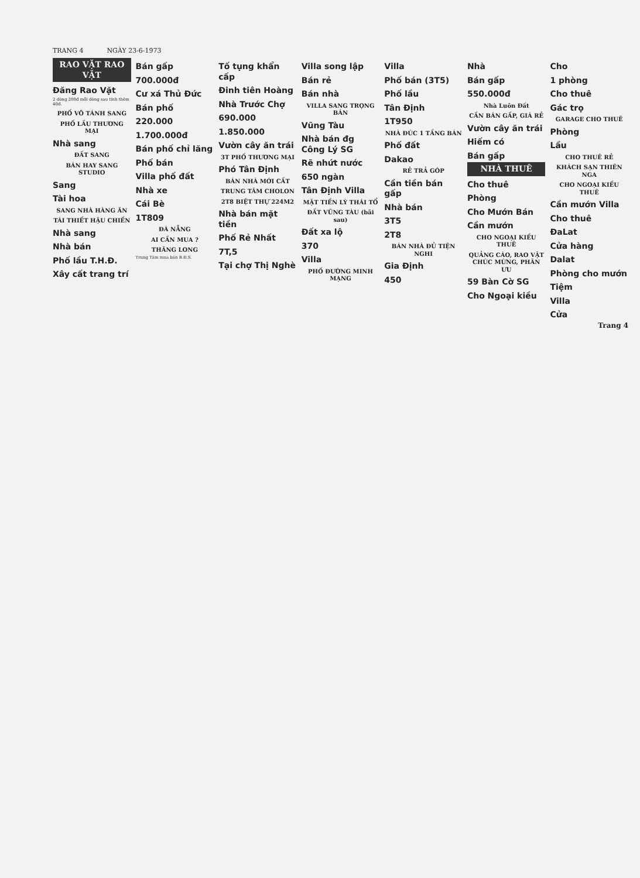TRANG 4 NGÀY 23-6-1973
RAO VẶT RAO VẶT
Đăng Rao Vặt
2 dòng 200đ mỗi dòng sau tính thêm 40đ.
PHỐ VÕ TÁNH SANG
PHỐ LẦU THƯƠNG MẠI
Nhà sang
ĐẤT SANG
BÁN HAY SANG STUDIO
Sang
Tài hoa
SANG NHÀ HÀNG ĂN
TÁI THIẾT HẬU CHIẾN
Nhà sang
Nhà bán
Phố lầu T.H.Đ.
Xây cất trang trí
Bán gấp
700.000đ
Cư xá Thủ Đức
Bán phố
220.000
1.700.000đ
Bán phố chỉ lăng
Phố bán
Villa phố đất
Nhà xe
Cái Bè
1T809
ĐÀ NẴNG
AI CẦN MUA ?
THĂNG LONG
Trung Tâm mua bán B.Đ.S.
Tố tụng khẩn cấp
Đinh tiên Hoàng
Nhà Trước Chợ
690.000
1.850.000
Vườn cây ăn trái
3T PHỐ THƯƠNG MẠI
Phó Tân Định
BÁN NHÀ MỚI CẤT
TRUNG TÂM CHOLON
2T8 BIỆT THỰ 224M2
Nhà bán mặt tiền
Phố Rẻ Nhất
7T,5
Tại chợ Thị Nghè
Villa song lập
Bán rẻ
Bán nhà
VILLA SANG TRỌNG BÁN
Vũng Tàu
Nhà bán đg Công Lý SG
Rẽ nhứt nước
650 ngàn
Tân Định Villa
MẶT TIỀN LÝ THÁI TỔ
ĐẤT VŨNG TÀU (bãi sau)
Đất xa lộ
370
Villa
PHỐ ĐƯỜNG MINH MẠNG
Villa
Phố bán (3T5)
Phố lầu
Tân Định
1T950
NHÀ ĐÚC 1 TẦNG BÁN
Phố đất
Dakao
RẺ TRẢ GÓP
Cần tiền bán gấp
Nhà bán
3T5
2T8
BÁN NHÀ ĐỦ TIỆN NGHI
Gia Định
450
Nhà
Bán gấp
550.000đ
Nhà Luôn Đất
CẦN BÁN GẤP, GIÁ RẺ
Vườn cây ăn trái
Hiếm có
Bán gấp
NHÀ THUÊ
Cho thuê
Phòng
Cho Mướn Bán
Cần mướn
CHO NGOẠI KIỀU THUÊ
QUẢNG CÁO, RAO VẶT CHÚC MỪNG, PHÂN ƯU
59 Bàn Cờ SG
Cho Ngoại kiều
Cho
1 phòng
Cho thuê
Gác trọ
GARAGE CHO THUÊ
Phòng
Lầu
CHO THUÊ RẺ
KHÁCH SẠN THIÊN NGA
CHO NGOẠI KIỀU THUÊ
Cần mướn Villa
Cho thuê
ĐaLat
Cửa hàng
Dalat
Phòng cho mướn
Tiệm
Villa
Cửa
Trang 4